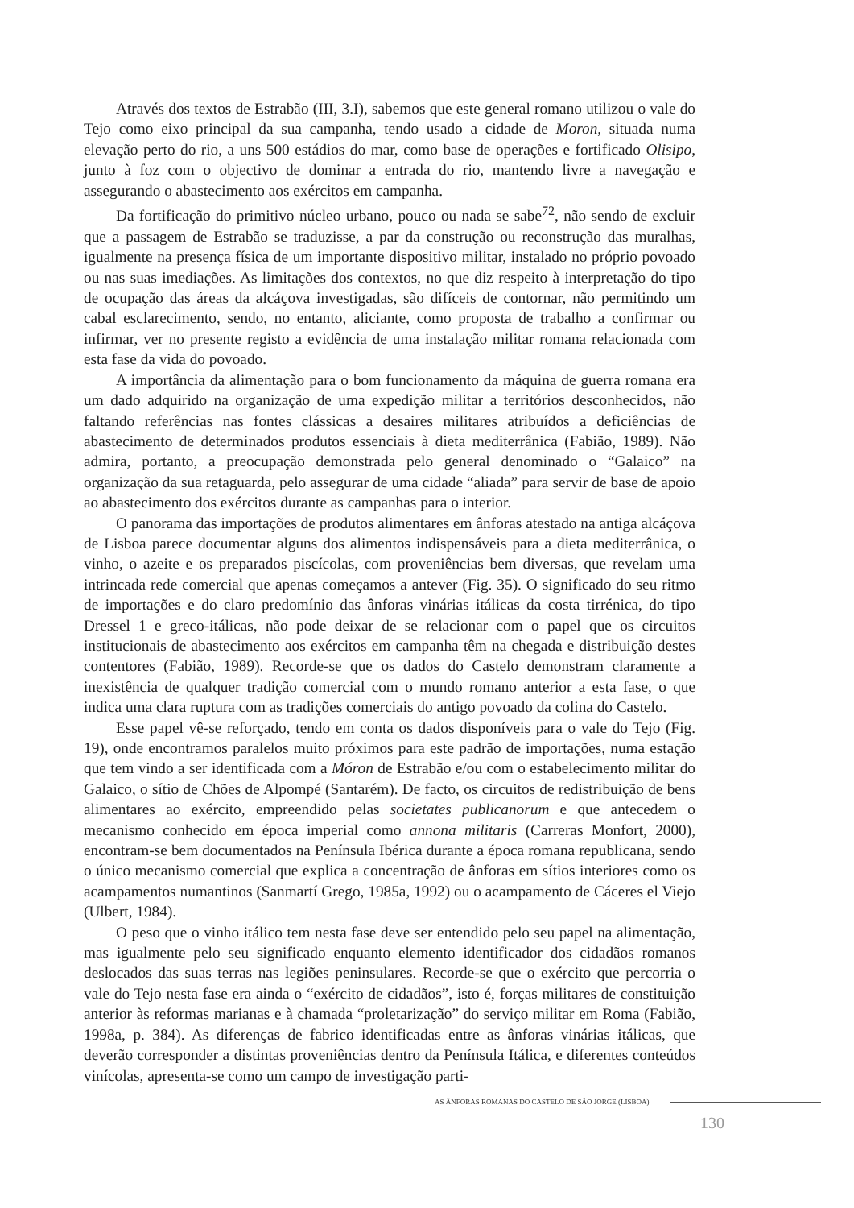Através dos textos de Estrabão (III, 3.I), sabemos que este general romano utilizou o vale do Tejo como eixo principal da sua campanha, tendo usado a cidade de Moron, situada numa elevação perto do rio, a uns 500 estádios do mar, como base de operações e fortificado Olisipo, junto à foz com o objectivo de dominar a entrada do rio, mantendo livre a navegação e assegurando o abastecimento aos exércitos em campanha.
Da fortificação do primitivo núcleo urbano, pouco ou nada se sabe<sup>72</sup>, não sendo de excluir que a passagem de Estrabão se traduzisse, a par da construção ou reconstrução das muralhas, igualmente na presença física de um importante dispositivo militar, instalado no próprio povoado ou nas suas imediações. As limitações dos contextos, no que diz respeito à interpretação do tipo de ocupação das áreas da alcáçova investigadas, são difíceis de contornar, não permitindo um cabal esclarecimento, sendo, no entanto, aliciante, como proposta de trabalho a confirmar ou infirmar, ver no presente registo a evidência de uma instalação militar romana relacionada com esta fase da vida do povoado.
A importância da alimentação para o bom funcionamento da máquina de guerra romana era um dado adquirido na organização de uma expedição militar a territórios desconhecidos, não faltando referências nas fontes clássicas a desaires militares atribuídos a deficiências de abastecimento de determinados produtos essenciais à dieta mediterrânica (Fabião, 1989). Não admira, portanto, a preocupação demonstrada pelo general denominado o “Galaico” na organização da sua retaguarda, pelo assegurar de uma cidade “aliada” para servir de base de apoio ao abastecimento dos exércitos durante as campanhas para o interior.
O panorama das importações de produtos alimentares em ânforas atestado na antiga alcáçova de Lisboa parece documentar alguns dos alimentos indispensáveis para a dieta mediterrânica, o vinho, o azeite e os preparados piscícolas, com proveniências bem diversas, que revelam uma intrincada rede comercial que apenas começamos a antever (Fig. 35). O significado do seu ritmo de importações e do claro predomínio das ânforas vinárias itálicas da costa tirrénica, do tipo Dressel 1 e greco-itálicas, não pode deixar de se relacionar com o papel que os circuitos institucionais de abastecimento aos exércitos em campanha têm na chegada e distribuição destes contentores (Fabião, 1989). Recorde-se que os dados do Castelo demonstram claramente a inexistência de qualquer tradição comercial com o mundo romano anterior a esta fase, o que indica uma clara ruptura com as tradições comerciais do antigo povoado da colina do Castelo.
Esse papel vê-se reforçado, tendo em conta os dados disponíveis para o vale do Tejo (Fig. 19), onde encontramos paralelos muito próximos para este padrão de importações, numa estação que tem vindo a ser identificada com a Móron de Estrabão e/ou com o estabelecimento militar do Galaico, o sítio de Chões de Alpompé (Santarém). De facto, os circuitos de redistribuição de bens alimentares ao exército, empreendido pelas societates publicanorum e que antecedem o mecanismo conhecido em época imperial como annona militaris (Carreras Monfort, 2000), encontram-se bem documentados na Península Ibérica durante a época romana republicana, sendo o único mecanismo comercial que explica a concentração de ânforas em sítios interiores como os acampamentos numantinos (Sanmartí Grego, 1985a, 1992) ou o acampamento de Cáceres el Viejo (Ulbert, 1984).
O peso que o vinho itálico tem nesta fase deve ser entendido pelo seu papel na alimentação, mas igualmente pelo seu significado enquanto elemento identificador dos cidadãos romanos deslocados das suas terras nas legiões peninsulares. Recorde-se que o exército que percorria o vale do Tejo nesta fase era ainda o “exército de cidadãos”, isto é, forças militares de constituição anterior às reformas marianas e à chamada “proletarização” do serviço militar em Roma (Fabião, 1998a, p. 384). As diferenças de fabrico identificadas entre as ânforas vinárias itálicas, que deverão corresponder a distintas proveniências dentro da Península Itálica, e diferentes conteúdos vinícolas, apresenta-se como um campo de investigação parti-
AS ÂNFORAS ROMANAS DO CASTELO DE SÃO JORGE (LISBOA)
130